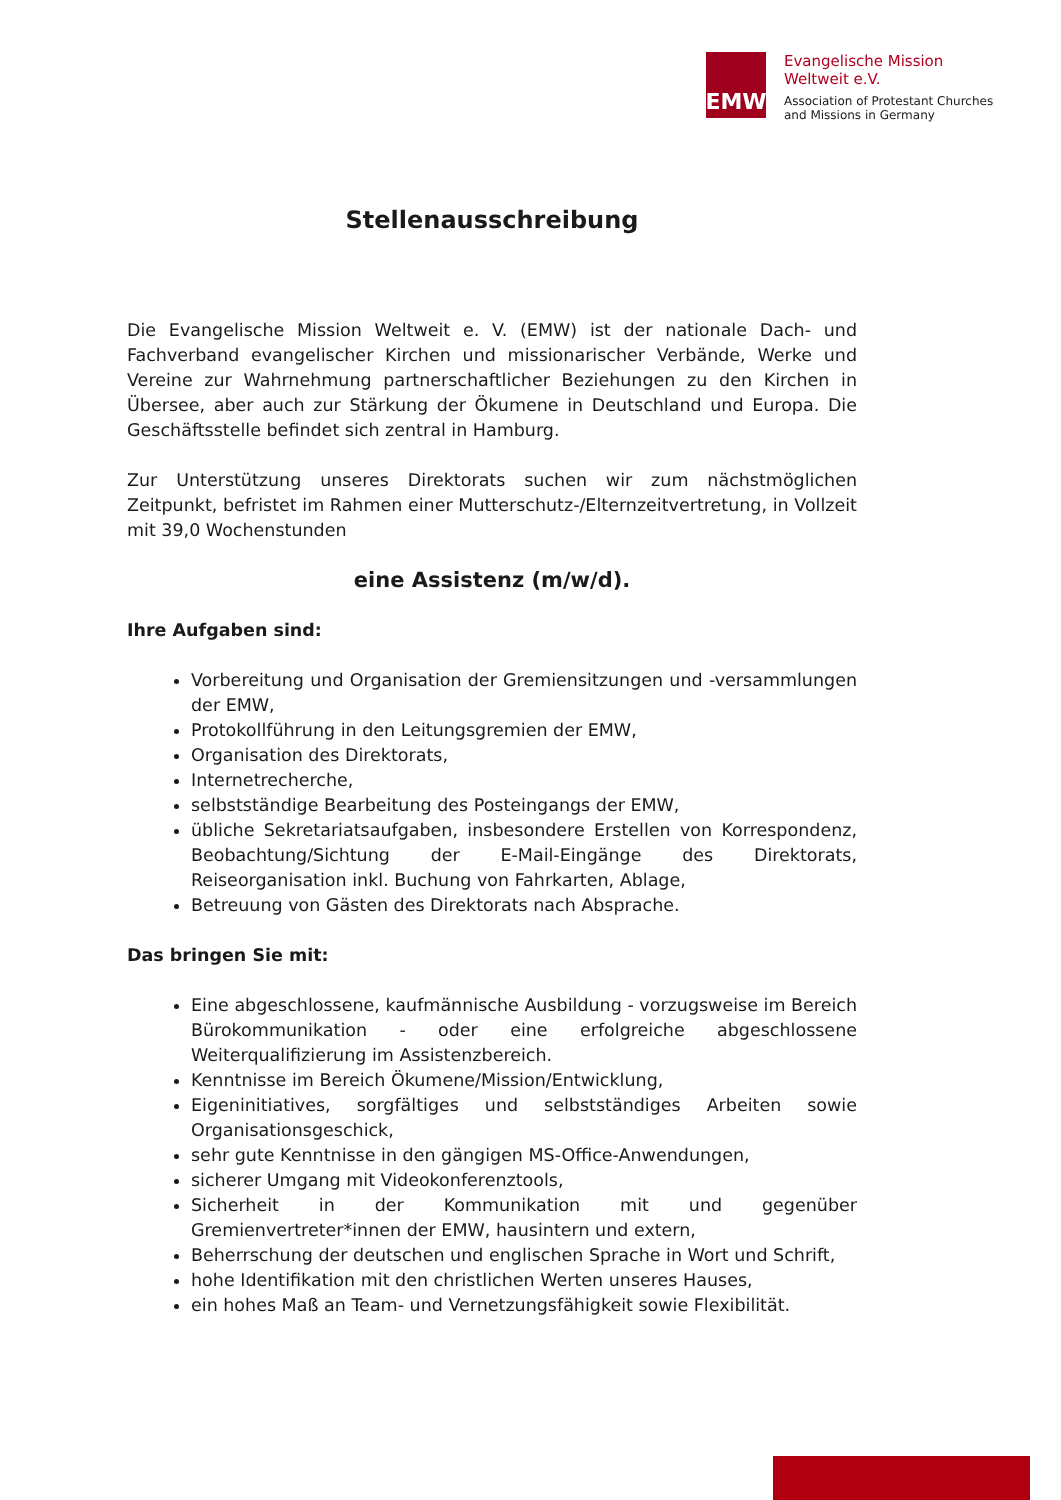EMW
Evangelische Mission
Weltweit e.V.
Association of Protestant Churches
and Missions in Germany
Stellenausschreibung
Die Evangelische Mission Weltweit e. V. (EMW) ist der nationale Dach- und Fachverband evangelischer Kirchen und missionarischer Verbände, Werke und Vereine zur Wahrnehmung partnerschaftlicher Beziehungen zu den Kirchen in Übersee, aber auch zur Stärkung der Ökumene in Deutschland und Europa. Die Geschäftsstelle befindet sich zentral in Hamburg.
Zur Unterstützung unseres Direktorats suchen wir zum nächstmöglichen Zeitpunkt, befristet im Rahmen einer Mutterschutz-/Elternzeitvertretung, in Vollzeit mit 39,0 Wochenstunden
eine Assistenz (m/w/d).
Ihre Aufgaben sind:
Vorbereitung und Organisation der Gremiensitzungen und -versammlungen der EMW,
Protokollführung in den Leitungsgremien der EMW,
Organisation des Direktorats,
Internetrecherche,
selbstständige Bearbeitung des Posteingangs der EMW,
übliche Sekretariatsaufgaben, insbesondere Erstellen von Korrespondenz, Beobachtung/Sichtung der E-Mail-Eingänge des Direktorats, Reiseorganisation inkl. Buchung von Fahrkarten, Ablage,
Betreuung von Gästen des Direktorats nach Absprache.
Das bringen Sie mit:
Eine abgeschlossene, kaufmännische Ausbildung - vorzugsweise im Bereich Bürokommunikation - oder eine erfolgreiche abgeschlossene Weiterqualifizierung im Assistenzbereich.
Kenntnisse im Bereich Ökumene/Mission/Entwicklung,
Eigeninitiatives, sorgfältiges und selbstständiges Arbeiten sowie Organisationsgeschick,
sehr gute Kenntnisse in den gängigen MS-Office-Anwendungen,
sicherer Umgang mit Videokonferenztools,
Sicherheit in der Kommunikation mit und gegenüber Gremienvertreter*innen der EMW, hausintern und extern,
Beherrschung der deutschen und englischen Sprache in Wort und Schrift,
hohe Identifikation mit den christlichen Werten unseres Hauses,
ein hohes Maß an Team- und Vernetzungsfähigkeit sowie Flexibilität.